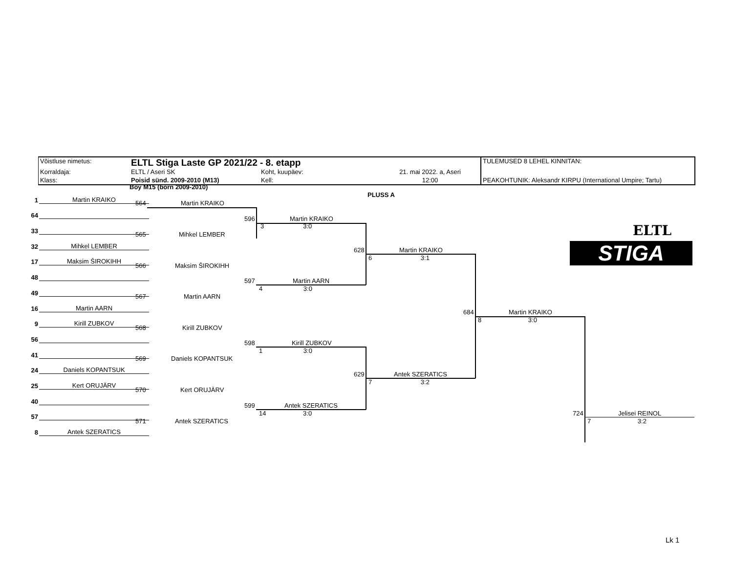| Võistluse nimetus: | ELTL Stiga Laste GP 2021/22 - 8. etapp | | | TULEMUSED 8 LEHEL KINNITAN: |
| Korraldaja: | ELTL / Aseri SK | Koht, kuupäev: | 21. mai 2022. a, Aseri | |
| Klass: | Poisid sünd. 2009-2010 (M13) | Kell: | 12:00 | PEAKOHTUNIK: Aleksandr KIRPU (International Umpire; Tartu) |
Boy M15 (born 2009-2010)
PLUSS A
1 Martin KRAIKO
64
33
32 Mihkel LEMBER
17 Maksim ŠIROKIHH
48
49
16 Martin AARN
9 Kirill ZUBKOV
56
41
24 Daniels KOPANTSUK
25 Kert ORUJÄRV
40
57
8 Antek SZERATICS
564 Martin KRAIKO
565 Mihkel LEMBER
566 Maksim ŠIROKIHH
567 Martin AARN
568 Kirill ZUBKOV
569 Daniels KOPANTSUK
570 Kert ORUJÄRV
571 Antek SZERATICS
596
Martin KRAIKO
3 3:0
597 Martin AARN
4 3:0
598 Kirill ZUBKOV
1 3:0
599 Antek SZERATICS
14 3:0
628 Martin KRAIKO
6 3:1
629 Antek SZERATICS
7 3:2
684 Martin KRAIKO
8 3:0
724 Jelisei REINOL
7 3:2
ELTL
STIGA
Lk 1